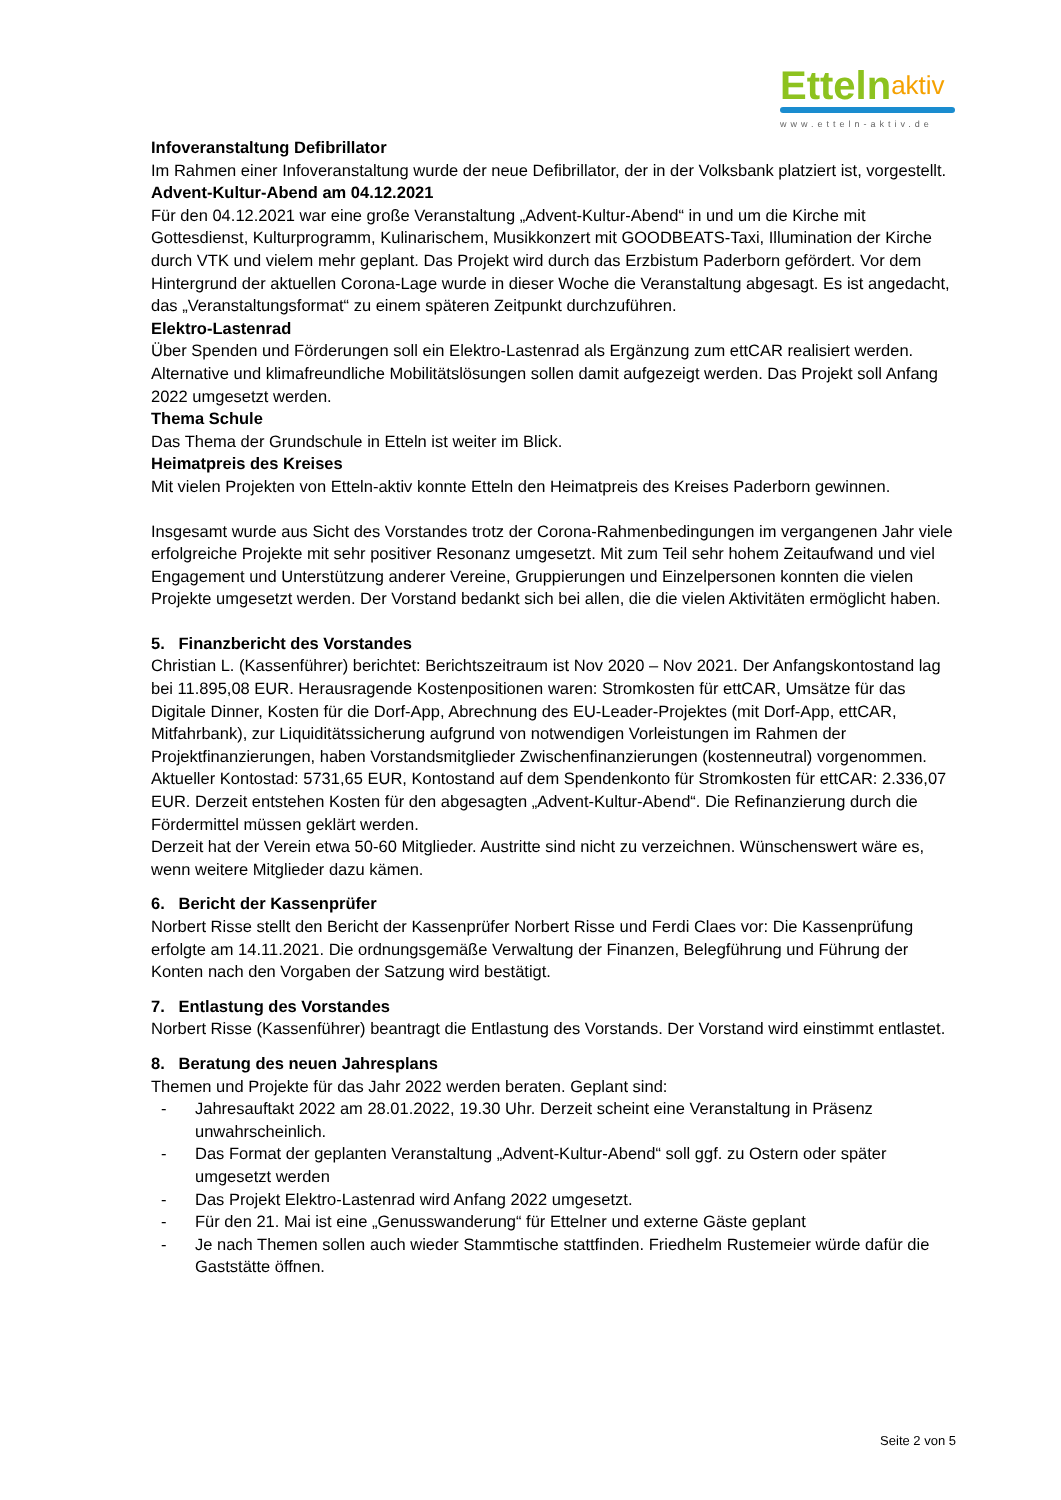Ettelnaktiv
www.etteln-aktiv.de
Infoveranstaltung Defibrillator
Im Rahmen einer Infoveranstaltung wurde der neue Defibrillator, der in der Volksbank platziert ist, vorgestellt.
Advent-Kultur-Abend am 04.12.2021
Für den 04.12.2021 war eine große Veranstaltung „Advent-Kultur-Abend“ in und um die Kirche mit Gottesdienst, Kulturprogramm, Kulinarischem, Musikkonzert mit GOODBEATS-Taxi, Illumination der Kirche durch VTK und vielem mehr geplant. Das Projekt wird durch das Erzbistum Paderborn gefördert. Vor dem Hintergrund der aktuellen Corona-Lage wurde in dieser Woche die Veranstaltung abgesagt. Es ist angedacht, das „Veranstaltungsformat“ zu einem späteren Zeitpunkt durchzuführen.
Elektro-Lastenrad
Über Spenden und Förderungen soll ein Elektro-Lastenrad als Ergänzung zum ettCAR realisiert werden. Alternative und klimafreundliche Mobilitätslösungen sollen damit aufgezeigt werden. Das Projekt soll Anfang 2022 umgesetzt werden.
Thema Schule
Das Thema der Grundschule in Etteln ist weiter im Blick.
Heimatpreis des Kreises
Mit vielen Projekten von Etteln-aktiv konnte Etteln den Heimatpreis des Kreises Paderborn gewinnen.
Insgesamt wurde aus Sicht des Vorstandes trotz der Corona-Rahmenbedingungen im vergangenen Jahr viele erfolgreiche Projekte mit sehr positiver Resonanz umgesetzt. Mit zum Teil sehr hohem Zeitaufwand und viel Engagement und Unterstützung anderer Vereine, Gruppierungen und Einzelpersonen konnten die vielen Projekte umgesetzt werden. Der Vorstand bedankt sich bei allen, die die vielen Aktivitäten ermöglicht haben.
5. Finanzbericht des Vorstandes
Christian L. (Kassenführer) berichtet: Berichtszeitraum ist Nov 2020 – Nov 2021. Der Anfangskontostand lag bei 11.895,08 EUR. Herausragende Kostenpositionen waren: Stromkosten für ettCAR, Umsätze für das Digitale Dinner, Kosten für die Dorf-App, Abrechnung des EU-Leader-Projektes (mit Dorf-App, ettCAR, Mitfahrbank), zur Liquiditätssicherung aufgrund von notwendigen Vorleistungen im Rahmen der Projektfinanzierungen, haben Vorstandsmitglieder Zwischenfinanzierungen (kostenneutral) vorgenommen. Aktueller Kontostad: 5731,65 EUR, Kontostand auf dem Spendenkonto für Stromkosten für ettCAR: 2.336,07 EUR. Derzeit entstehen Kosten für den abgesagten „Advent-Kultur-Abend“. Die Refinanzierung durch die Fördermittel müssen geklärt werden.
Derzeit hat der Verein etwa 50-60 Mitglieder. Austritte sind nicht zu verzeichnen. Wünschenswert wäre es, wenn weitere Mitglieder dazu kämen.
6. Bericht der Kassenprüfer
Norbert Risse stellt den Bericht der Kassenprüfer Norbert Risse und Ferdi Claes vor: Die Kassenprüfung erfolgte am 14.11.2021. Die ordnungsgemäße Verwaltung der Finanzen, Belegführung und Führung der Konten nach den Vorgaben der Satzung wird bestätigt.
7. Entlastung des Vorstandes
Norbert Risse (Kassenführer) beantragt die Entlastung des Vorstands. Der Vorstand wird einstimmt entlastet.
8. Beratung des neuen Jahresplans
Themen und Projekte für das Jahr 2022 werden beraten. Geplant sind:
- Jahresauftakt 2022 am 28.01.2022, 19.30 Uhr. Derzeit scheint eine Veranstaltung in Präsenz unwahrscheinlich.
- Das Format der geplanten Veranstaltung „Advent-Kultur-Abend“ soll ggf. zu Ostern oder später umgesetzt werden
- Das Projekt Elektro-Lastenrad wird Anfang 2022 umgesetzt.
- Für den 21. Mai ist eine „Genusswanderung“ für Ettelner und externe Gäste geplant
- Je nach Themen sollen auch wieder Stammtische stattfinden. Friedhelm Rustemeier würde dafür die Gaststätte öffnen.
Seite 2 von 5